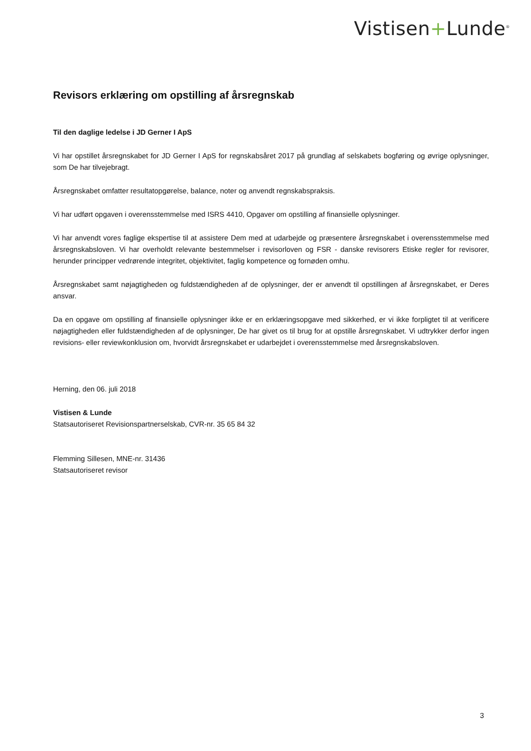Vistisen+Lunde<sup>®</sup>
Revisors erklæring om opstilling af årsregnskab
Til den daglige ledelse i JD Gerner I ApS
Vi har opstillet årsregnskabet for JD Gerner I ApS for regnskabsåret 2017 på grundlag af selskabets bogføring og øvrige oplysninger, som De har tilvejebragt.
Årsregnskabet omfatter resultatopgørelse, balance, noter og anvendt regnskabspraksis.
Vi har udført opgaven i overensstemmelse med ISRS 4410, Opgaver om opstilling af finansielle oplysninger.
Vi har anvendt vores faglige ekspertise til at assistere Dem med at udarbejde og præsentere årsregnskabet i overensstemmelse med årsregnskabsloven. Vi har overholdt relevante bestemmelser i revisorloven og FSR - danske revisorers Etiske regler for revisorer, herunder principper vedrørende integritet, objektivitet, faglig kompetence og fornøden omhu.
Årsregnskabet samt nøjagtigheden og fuldstændigheden af de oplysninger, der er anvendt til opstillingen af årsregnskabet, er Deres ansvar.
Da en opgave om opstilling af finansielle oplysninger ikke er en erklæringsopgave med sikkerhed, er vi ikke forpligtet til at verificere nøjagtigheden eller fuldstændigheden af de oplysninger, De har givet os til brug for at opstille årsregnskabet. Vi udtrykker derfor ingen revisions- eller reviewkonklusion om, hvorvidt årsregnskabet er udarbejdet i overensstemmelse med årsregnskabsloven.
Herning, den 06. juli 2018
Vistisen & Lunde
Statsautoriseret Revisionspartnerselskab, CVR-nr. 35 65 84 32
Flemming Sillesen, MNE-nr. 31436
Statsautoriseret revisor
3